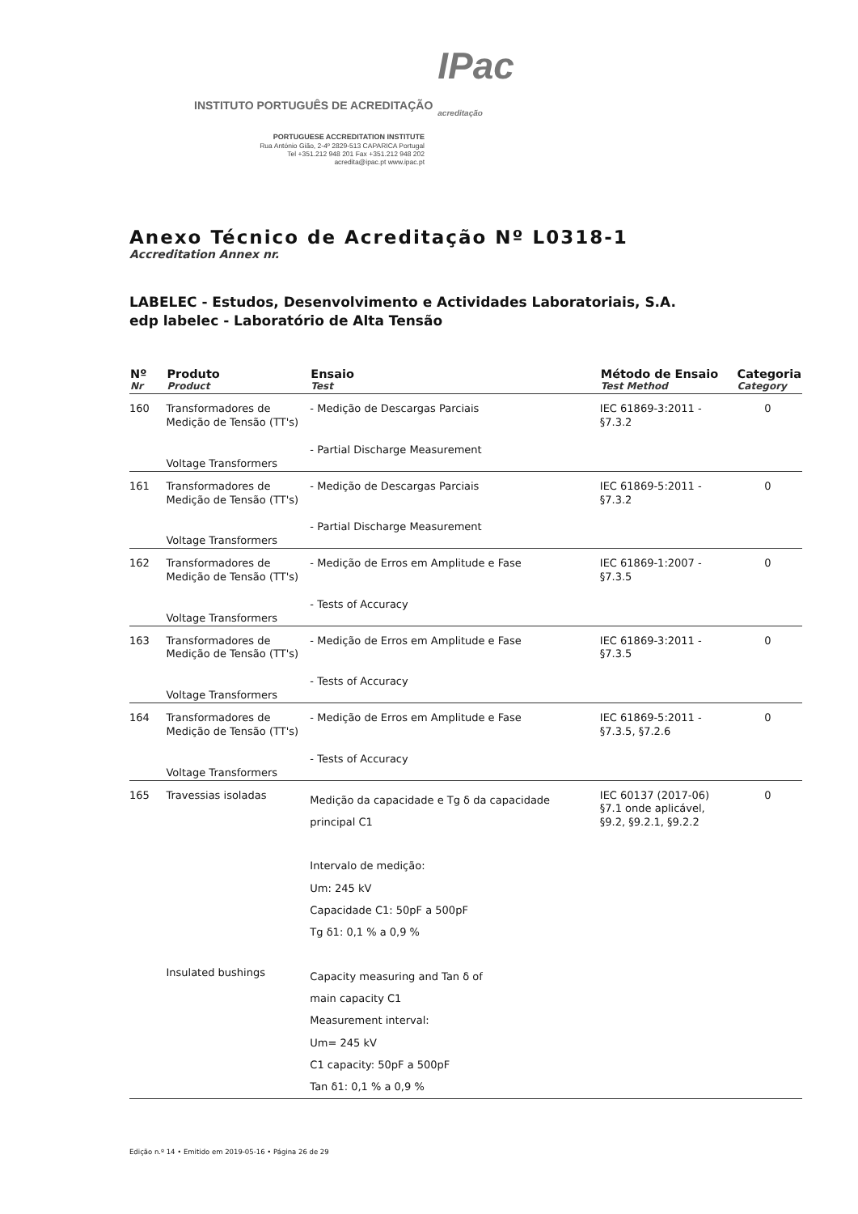INSTITUTO PORTUGUÊS DE ACREDITAÇÃO IPac
acreditação
PORTUGUESE ACCREDITATION INSTITUTE
Rua António Gião, 2-4º 2829-513 CAPARICA Portugal
Tel +351.212 948 201 Fax +351.212 948 202
acredita@ipac.pt www.ipac.pt
Anexo Técnico de Acreditação Nº L0318-1
Accreditation Annex nr.
LABELEC - Estudos, Desenvolvimento e Actividades Laboratoriais, S.A.
edp labelec - Laboratório de Alta Tensão
| Nº Nr | Produto Product | Ensaio Test | Método de Ensaio Test Method | Categoria Category |
| --- | --- | --- | --- | --- |
| 160 | Transformadores de Medição de Tensão (TT's) Voltage Transformers | - Medição de Descargas Parciais - Partial Discharge Measurement | IEC 61869-3:2011 - §7.3.2 | 0 |
| 161 | Transformadores de Medição de Tensão (TT's) Voltage Transformers | - Medição de Descargas Parciais - Partial Discharge Measurement | IEC 61869-5:2011 - §7.3.2 | 0 |
| 162 | Transformadores de Medição de Tensão (TT's) Voltage Transformers | - Medição de Erros em Amplitude e Fase - Tests of Accuracy | IEC 61869-1:2007 - §7.3.5 | 0 |
| 163 | Transformadores de Medição de Tensão (TT's) Voltage Transformers | - Medição de Erros em Amplitude e Fase - Tests of Accuracy | IEC 61869-3:2011 - §7.3.5 | 0 |
| 164 | Transformadores de Medição de Tensão (TT's) Voltage Transformers | - Medição de Erros em Amplitude e Fase - Tests of Accuracy | IEC 61869-5:2011 - §7.3.5, §7.2.6 | 0 |
| 165 | Travessias isoladas Insulated bushings | Medição da capacidade e Tg δ da capacidade principal C1 Intervalo de medição: Um: 245 kV Capacidade C1: 50pF a 500pF Tg δ1: 0,1 % a 0,9 % Capacity measuring and Tan δ of main capacity C1 Measurement interval: Um= 245 kV C1 capacity: 50pF a 500pF Tan δ1: 0,1 % a 0,9 % | IEC 60137 (2017-06) §7.1 onde aplicável, §9.2, §9.2.1, §9.2.2 | 0 |
Edição n.º 14 • Emitido em 2019-05-16 • Página 26 de 29